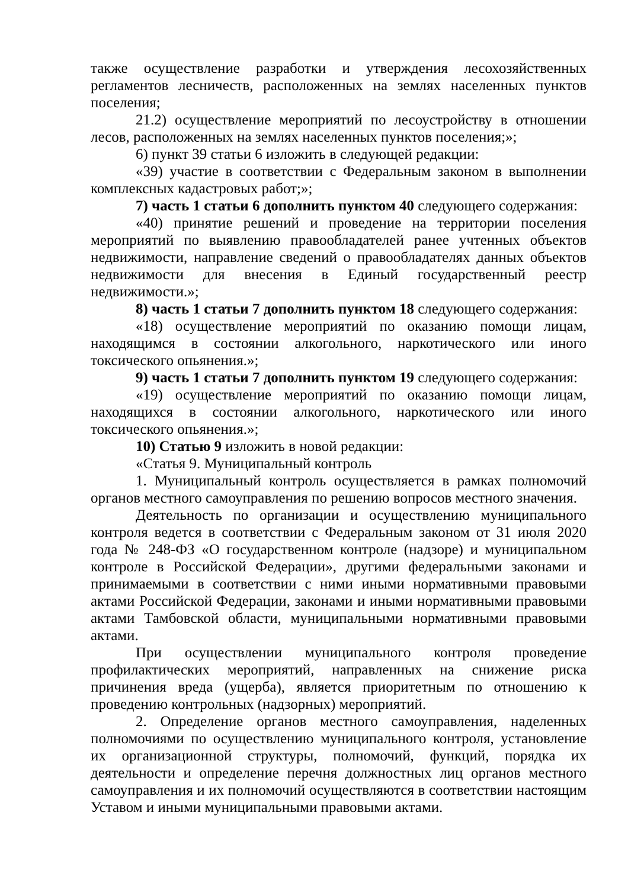также осуществление разработки и утверждения лесохозяйственных регламентов лесничеств, расположенных на землях населенных пунктов поселения;
21.2) осуществление мероприятий по лесоустройству в отношении лесов, расположенных на землях населенных пунктов поселения;»;
6) пункт 39 статьи 6 изложить в следующей редакции:
«39) участие в соответствии с Федеральным законом в выполнении комплексных кадастровых работ;»;
7) часть 1 статьи 6 дополнить пунктом 40 следующего содержания:
«40) принятие решений и проведение на территории поселения мероприятий по выявлению правообладателей ранее учтенных объектов недвижимости, направление сведений о правообладателях данных объектов недвижимости для внесения в Единый государственный реестр недвижимости.»;
8) часть 1 статьи 7 дополнить пунктом 18 следующего содержания:
«18) осуществление мероприятий по оказанию помощи лицам, находящимся в состоянии алкогольного, наркотического или иного токсического опьянения.»;
9) часть 1 статьи 7 дополнить пунктом 19 следующего содержания:
«19) осуществление мероприятий по оказанию помощи лицам, находящихся в состоянии алкогольного, наркотического или иного токсического опьянения.»;
10) Статью 9 изложить в новой редакции:
«Статья 9. Муниципальный контроль
1. Муниципальный контроль осуществляется в рамках полномочий органов местного самоуправления по решению вопросов местного значения.
Деятельность по организации и осуществлению муниципального контроля ведется в соответствии с Федеральным законом от 31 июля 2020 года № 248-ФЗ «О государственном контроле (надзоре) и муниципальном контроле в Российской Федерации», другими федеральными законами и принимаемыми в соответствии с ними иными нормативными правовыми актами Российской Федерации, законами и иными нормативными правовыми актами Тамбовской области, муниципальными нормативными правовыми актами.
При осуществлении муниципального контроля проведение профилактических мероприятий, направленных на снижение риска причинения вреда (ущерба), является приоритетным по отношению к проведению контрольных (надзорных) мероприятий.
2. Определение органов местного самоуправления, наделенных полномочиями по осуществлению муниципального контроля, установление их организационной структуры, полномочий, функций, порядка их деятельности и определение перечня должностных лиц органов местного самоуправления и их полномочий осуществляются в соответствии настоящим Уставом и иными муниципальными правовыми актами.